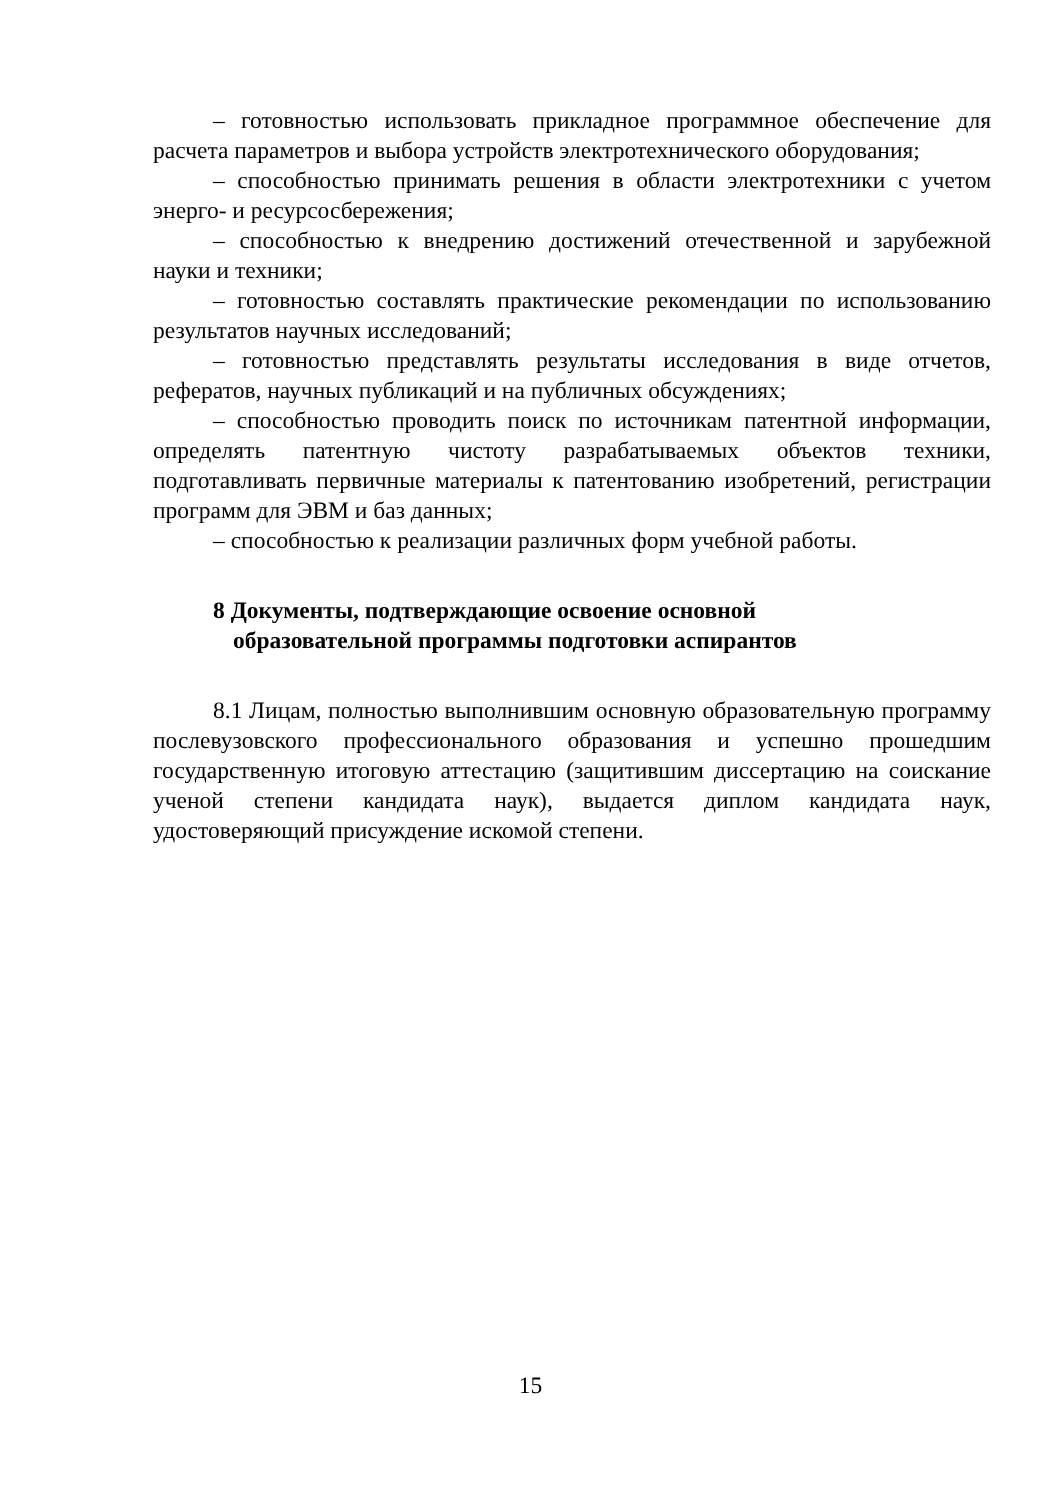– готовностью использовать прикладное программное обеспечение для расчета параметров и выбора устройств электротехнического оборудования;
– способностью принимать решения в области электротехники с учетом энерго- и ресурсосбережения;
– способностью к внедрению достижений отечественной и зарубежной науки и техники;
– готовностью составлять практические рекомендации по использованию результатов научных исследований;
– готовностью представлять результаты исследования в виде отчетов, рефератов, научных публикаций и на публичных обсуждениях;
– способностью проводить поиск по источникам патентной информации, определять патентную чистоту разрабатываемых объектов техники, подготавливать первичные материалы к патентованию изобретений, регистрации программ для ЭВМ и баз данных;
– способностью к реализации различных форм учебной работы.
8 Документы, подтверждающие освоение основной
образовательной программы подготовки аспирантов
8.1 Лицам, полностью выполнившим основную образовательную программу послевузовского профессионального образования и успешно прошедшим государственную итоговую аттестацию (защитившим диссертацию на соискание ученой степени кандидата наук), выдается диплом кандидата наук, удостоверяющий присуждение искомой степени.
15